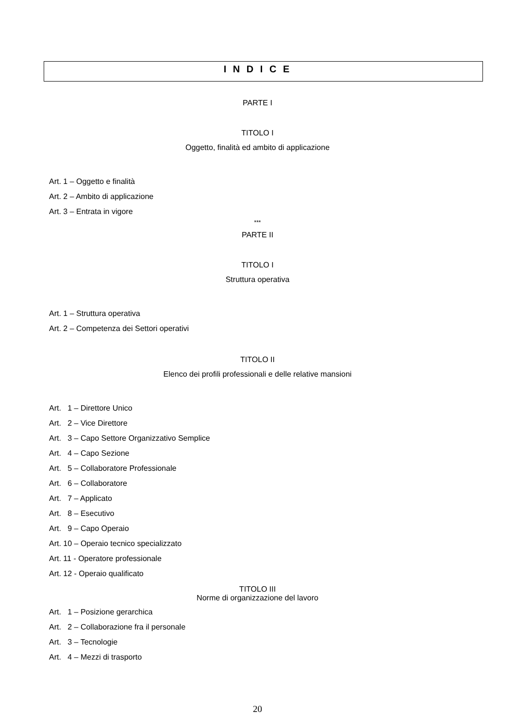I N D I C E
PARTE I
TITOLO I
Oggetto, finalità ed ambito di applicazione
Art. 1 – Oggetto e finalità
Art. 2 – Ambito di applicazione
Art. 3 – Entrata in vigore
***
PARTE II
TITOLO I
Struttura operativa
Art. 1 – Struttura operativa
Art. 2 – Competenza dei Settori operativi
TITOLO II
Elenco dei profili professionali e delle relative mansioni
Art. 1 – Direttore Unico
Art. 2 – Vice Direttore
Art. 3 – Capo Settore Organizzativo Semplice
Art. 4 – Capo Sezione
Art. 5 – Collaboratore Professionale
Art. 6 – Collaboratore
Art. 7 – Applicato
Art. 8 – Esecutivo
Art. 9 – Capo Operaio
Art. 10 – Operaio tecnico specializzato
Art. 11 - Operatore professionale
Art. 12 - Operaio qualificato
TITOLO III
Norme di organizzazione del lavoro
Art. 1 – Posizione gerarchica
Art. 2 – Collaborazione fra il personale
Art. 3 – Tecnologie
Art. 4 – Mezzi di trasporto
20